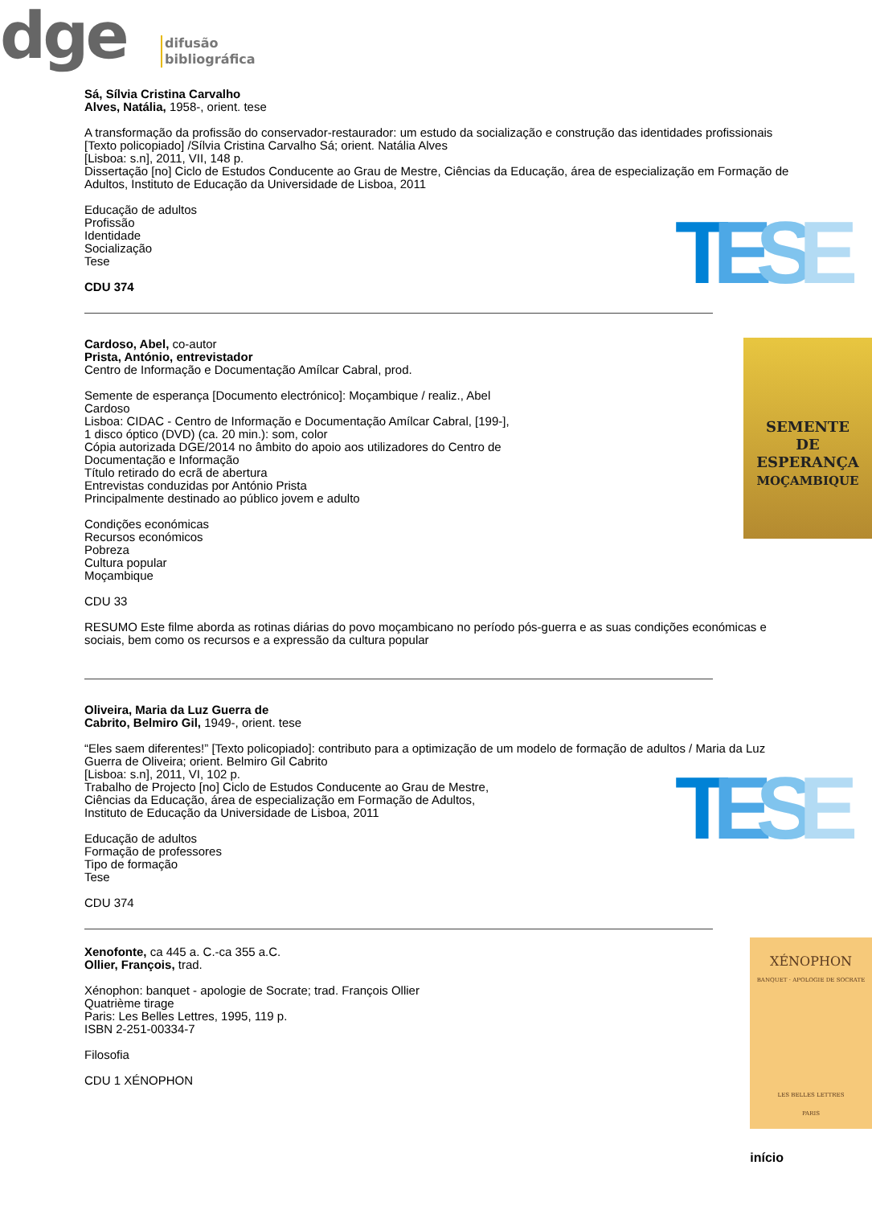dge
difusão
bibliográfica
TESE
Sá, Sílvia Cristina Carvalho
Alves, Natália, 1958-, orient. tese
A transformação da profissão do conservador-restaurador: um estudo da socialização e construção das identidades profissionais [Texto policopiado] /Sílvia Cristina Carvalho Sá; orient. Natália Alves
[Lisboa: s.n], 2011, VII, 148 p.
Dissertação [no] Ciclo de Estudos Conducente ao Grau de Mestre, Ciências da Educação, área de especialização em Formação de Adultos, Instituto de Educação da Universidade de Lisboa, 2011
Educação de adultos
Profissão
Identidade
Socialização
Tese
CDU 374
SEMENTE
DE
ESPERANÇA
MOÇAMBIQUE
Cardoso, Abel, co-autor
Prista, António, entrevistador
Centro de Informação e Documentação Amílcar Cabral, prod.
Semente de esperança [Documento electrónico]: Moçambique / realiz., Abel Cardoso
Lisboa: CIDAC - Centro de Informação e Documentação Amílcar Cabral, [199-],
1 disco óptico (DVD) (ca. 20 min.): som, color
Cópia autorizada DGE/2014 no âmbito do apoio aos utilizadores do Centro de Documentação e Informação
Título retirado do ecrã de abertura
Entrevistas conduzidas por António Prista
Principalmente destinado ao público jovem e adulto
Condições económicas
Recursos económicos
Pobreza
Cultura popular
Moçambique
CDU 33
RESUMO Este filme aborda as rotinas diárias do povo moçambicano no período pós-guerra e as suas condições económicas e sociais, bem como os recursos e a expressão da cultura popular
TESE
Oliveira, Maria da Luz Guerra de
Cabrito, Belmiro Gil, 1949-, orient. tese
“Eles saem diferentes!” [Texto policopiado]: contributo para a optimização de um modelo de formação de adultos / Maria da Luz Guerra de Oliveira; orient. Belmiro Gil Cabrito
[Lisboa: s.n], 2011, VI, 102 p.
Trabalho de Projecto [no] Ciclo de Estudos Conducente ao Grau de Mestre,
Ciências da Educação, área de especialização em Formação de Adultos,
Instituto de Educação da Universidade de Lisboa, 2011
Educação de adultos
Formação de professores
Tipo de formação
Tese
CDU 374
XÉNOPHON
BANQUET · APOLOGIE DE SOCRATE
LES BELLES LETTRES
PARIS
Xenofonte, ca 445 a. C.-ca 355 a.C.
Ollier, François, trad.
Xénophon: banquet - apologie de Socrate; trad. François Ollier
Quatrième tirage
Paris: Les Belles Lettres, 1995, 119 p.
ISBN 2-251-00334-7
Filosofia
CDU 1 XÉNOPHON
início